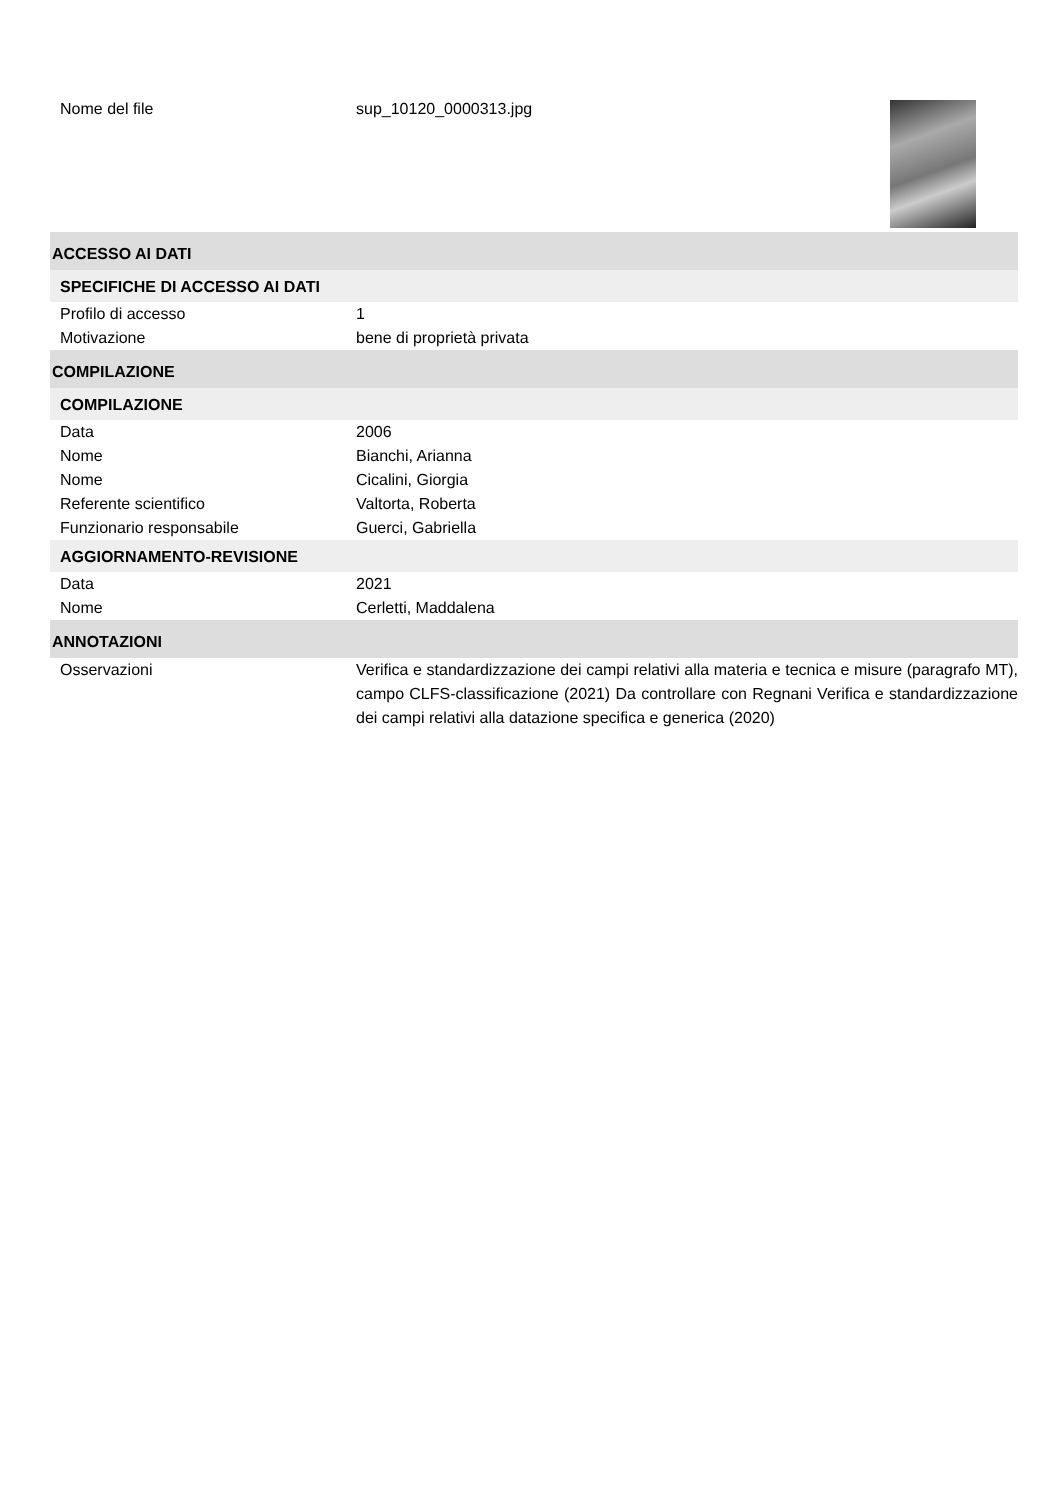Nome del file sup_10120_0000313.jpg
ACCESSO AI DATI
SPECIFICHE DI ACCESSO AI DATI
| Profilo di accesso | 1 |
| Motivazione | bene di proprietà privata |
COMPILAZIONE
COMPILAZIONE
| Data | 2006 |
| Nome | Bianchi, Arianna |
| Nome | Cicalini, Giorgia |
| Referente scientifico | Valtorta, Roberta |
| Funzionario responsabile | Guerci, Gabriella |
AGGIORNAMENTO-REVISIONE
| Data | 2021 |
| Nome | Cerletti, Maddalena |
ANNOTAZIONI
| Osservazioni | Verifica e standardizzazione dei campi relativi alla materia e tecnica e misure (paragrafo MT), campo CLFS-classificazione (2021) Da controllare con Regnani Verifica e standardizzazione dei campi relativi alla datazione specifica e generica (2020) |